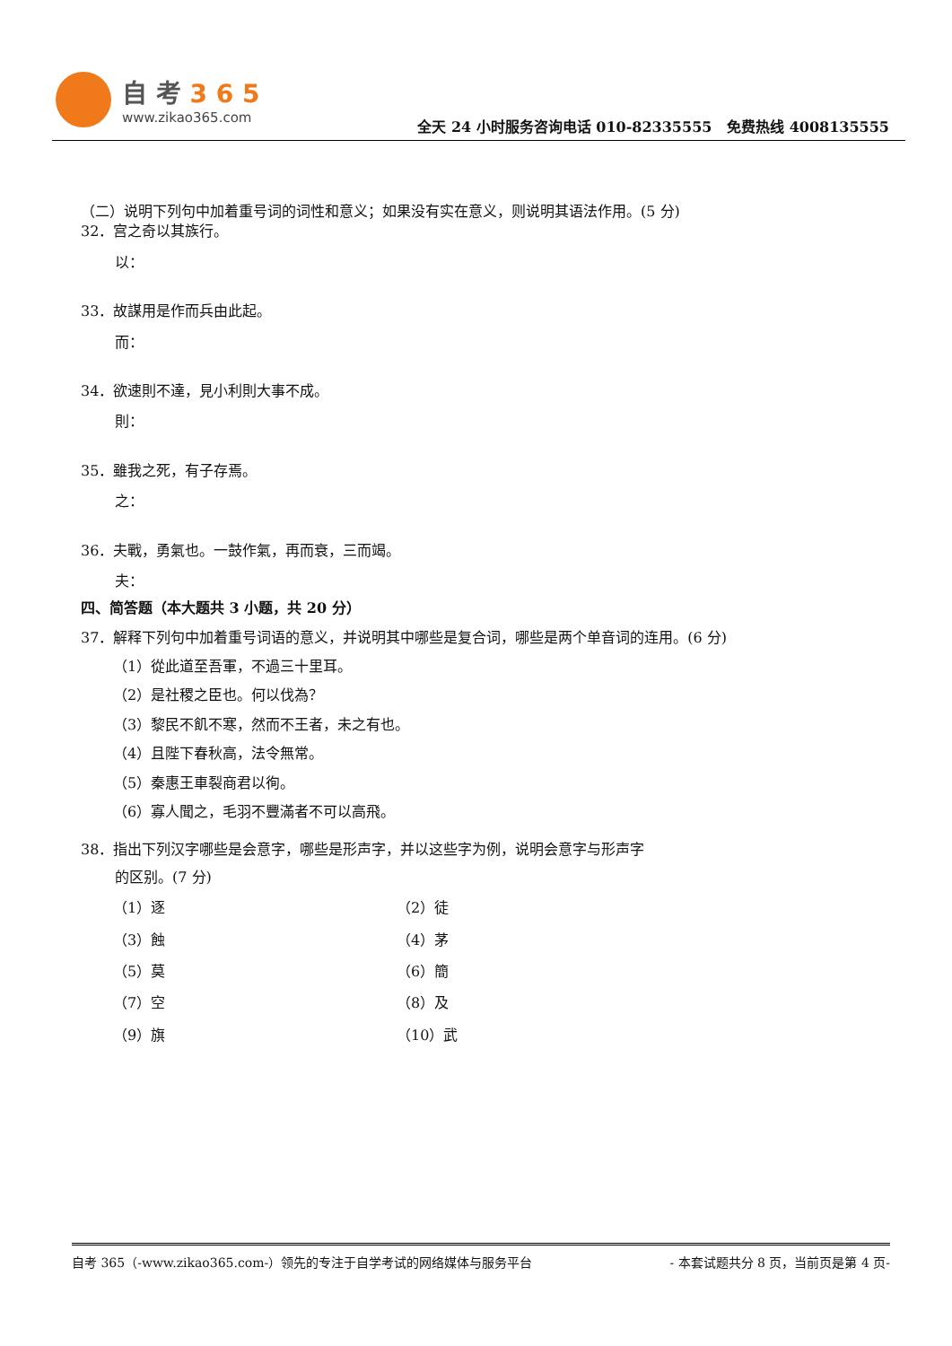自 考 3 6 5
www.zikao365.com
全天 24 小时服务咨询电话 010-82335555 免费热线 4008135555
（二）说明下列句中加着重号词的词性和意义；如果没有实在意义，则说明其语法作用。(5 分)
32．宫之奇以其族行。
以：
33．故謀用是作而兵由此起。
而：
34．欲速則不達，見小利則大事不成。
則：
35．雖我之死，有子存焉。
之：
36．夫戰，勇氣也。一鼓作氣，再而衰，三而竭。
夫：
四、简答题（本大题共 3 小题，共 20 分）
37．解释下列句中加着重号词语的意义，并说明其中哪些是复合词，哪些是两个单音词的连用。(6 分)
（1）從此道至吾軍，不過三十里耳。
（2）是社稷之臣也。何以伐為？
（3）黎民不飢不寒，然而不王者，未之有也。
（4）且陛下春秋高，法令無常。
（5）秦惠王車裂商君以徇。
（6）寡人聞之，毛羽不豐滿者不可以高飛。
38．指出下列汉字哪些是会意字，哪些是形声字，并以这些字为例，说明会意字与形声字
的区别。(7 分)
（1）逐
（2）徒
（3）蝕
（4）茅
（5）莫
（6）簡
（7）空
（8）及
（9）旗
（10）武
自考 365（-www.zikao365.com-）领先的专注于自学考试的网络媒体与服务平台 - 本套试题共分 8 页，当前页是第 4 页-